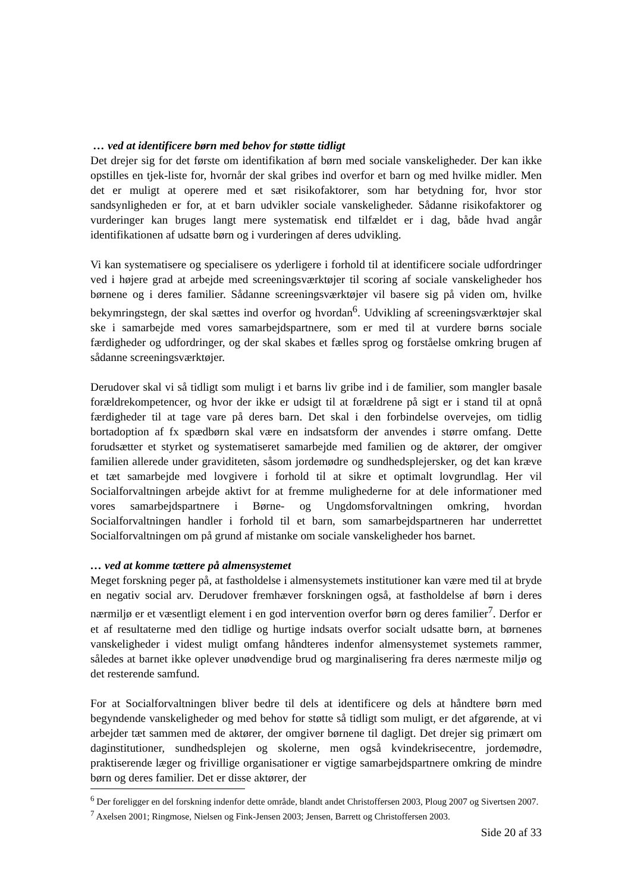… ved at identificere børn med behov for støtte tidligt
Det drejer sig for det første om identifikation af børn med sociale vanskeligheder. Der kan ikke opstilles en tjek-liste for, hvornår der skal gribes ind overfor et barn og med hvilke midler. Men det er muligt at operere med et sæt risikofaktorer, som har betydning for, hvor stor sandsynligheden er for, at et barn udvikler sociale vanskeligheder. Sådanne risikofaktorer og vurderinger kan bruges langt mere systematisk end tilfældet er i dag, både hvad angår identifikationen af udsatte børn og i vurderingen af deres udvikling.
Vi kan systematisere og specialisere os yderligere i forhold til at identificere sociale udfordringer ved i højere grad at arbejde med screeningsværktøjer til scoring af sociale vanskeligheder hos børnene og i deres familier. Sådanne screeningsværktøjer vil basere sig på viden om, hvilke bekymringstegn, der skal sættes ind overfor og hvordan<sup>6</sup>. Udvikling af screeningsværktøjer skal ske i samarbejde med vores samarbejdspartnere, som er med til at vurdere børns sociale færdigheder og udfordringer, og der skal skabes et fælles sprog og forståelse omkring brugen af sådanne screeningsværktøjer.
Derudover skal vi så tidligt som muligt i et barns liv gribe ind i de familier, som mangler basale forældrekompetencer, og hvor der ikke er udsigt til at forældrene på sigt er i stand til at opnå færdigheder til at tage vare på deres barn. Det skal i den forbindelse overvejes, om tidlig bortadoption af fx spædbørn skal være en indsatsform der anvendes i større omfang. Dette forudsætter et styrket og systematiseret samarbejde med familien og de aktører, der omgiver familien allerede under graviditeten, såsom jordemødre og sundhedsplejersker, og det kan kræve et tæt samarbejde med lovgivere i forhold til at sikre et optimalt lovgrundlag. Her vil Socialforvaltningen arbejde aktivt for at fremme mulighederne for at dele informationer med vores samarbejdspartnere i Børne- og Ungdomsforvaltningen omkring, hvordan Socialforvaltningen handler i forhold til et barn, som samarbejdspartneren har underrettet Socialforvaltningen om på grund af mistanke om sociale vanskeligheder hos barnet.
… ved at komme tættere på almensystemet
Meget forskning peger på, at fastholdelse i almensystemets institutioner kan være med til at bryde en negativ social arv. Derudover fremhæver forskningen også, at fastholdelse af børn i deres nærmiljø er et væsentligt element i en god intervention overfor børn og deres familier<sup>7</sup>. Derfor er et af resultaterne med den tidlige og hurtige indsats overfor socialt udsatte børn, at børnenes vanskeligheder i videst muligt omfang håndteres indenfor almensystemet systemets rammer, således at barnet ikke oplever unødvendige brud og marginalisering fra deres nærmeste miljø og det resterende samfund.
For at Socialforvaltningen bliver bedre til dels at identificere og dels at håndtere børn med begyndende vanskeligheder og med behov for støtte så tidligt som muligt, er det afgørende, at vi arbejder tæt sammen med de aktører, der omgiver børnene til dagligt. Det drejer sig primært om daginstitutioner, sundhedsplejen og skolerne, men også kvindekrisecentre, jordemødre, praktiserende læger og frivillige organisationer er vigtige samarbejdspartnere omkring de mindre børn og deres familier. Det er disse aktører, der
<sup>6</sup> Der foreligger en del forskning indenfor dette område, blandt andet Christoffersen 2003, Ploug 2007 og Sivertsen 2007.
<sup>7</sup> Axelsen 2001; Ringmose, Nielsen og Fink-Jensen 2003; Jensen, Barrett og Christoffersen 2003.
Side 20 af 33